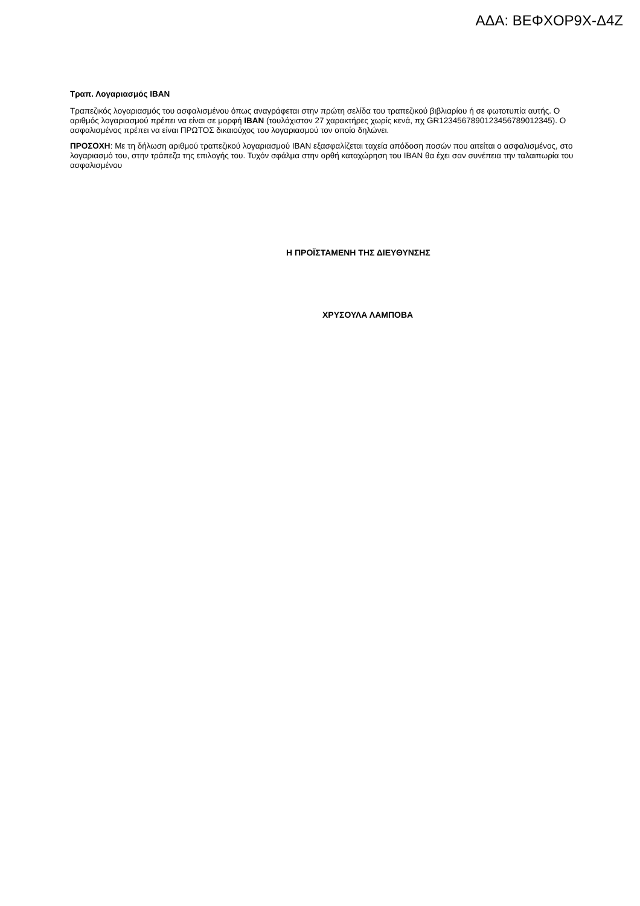ΑΔΑ: ΒΕΦΧΟΡ9Χ-Δ4Ζ
Τραπ. Λογαριασμός IBAN
Τραπεζικός λογαριασμός του ασφαλισμένου όπως αναγράφεται στην πρώτη σελίδα του τραπεζικού βιβλιαρίου ή σε φωτοτυπία αυτής. Ο αριθμός λογαριασμού πρέπει να είναι σε μορφή IBAN (τουλάχιστον 27 χαρακτήρες χωρίς κενά, πχ GR1234567890123456789012345). Ο ασφαλισμένος πρέπει να είναι ΠΡΩΤΟΣ δικαιούχος του λογαριασμού τον οποίο δηλώνει.
ΠΡΟΣΟΧΗ: Με τη δήλωση αριθμού τραπεζικού λογαριασμού IBAN εξασφαλίζεται ταχεία απόδοση ποσών που αιτείται ο ασφαλισμένος, στο λογαριασμό του, στην τράπεζα της επιλογής του. Τυχόν σφάλμα στην ορθή καταχώρηση του IBAN θα έχει σαν συνέπεια την ταλαιπωρία του ασφαλισμένου
Η ΠΡΟΪΣΤΑΜΕΝΗ ΤΗΣ ΔΙΕΥΘΥΝΣΗΣ
ΧΡΥΣΟΥΛΑ ΛΑΜΠΟΒΑ